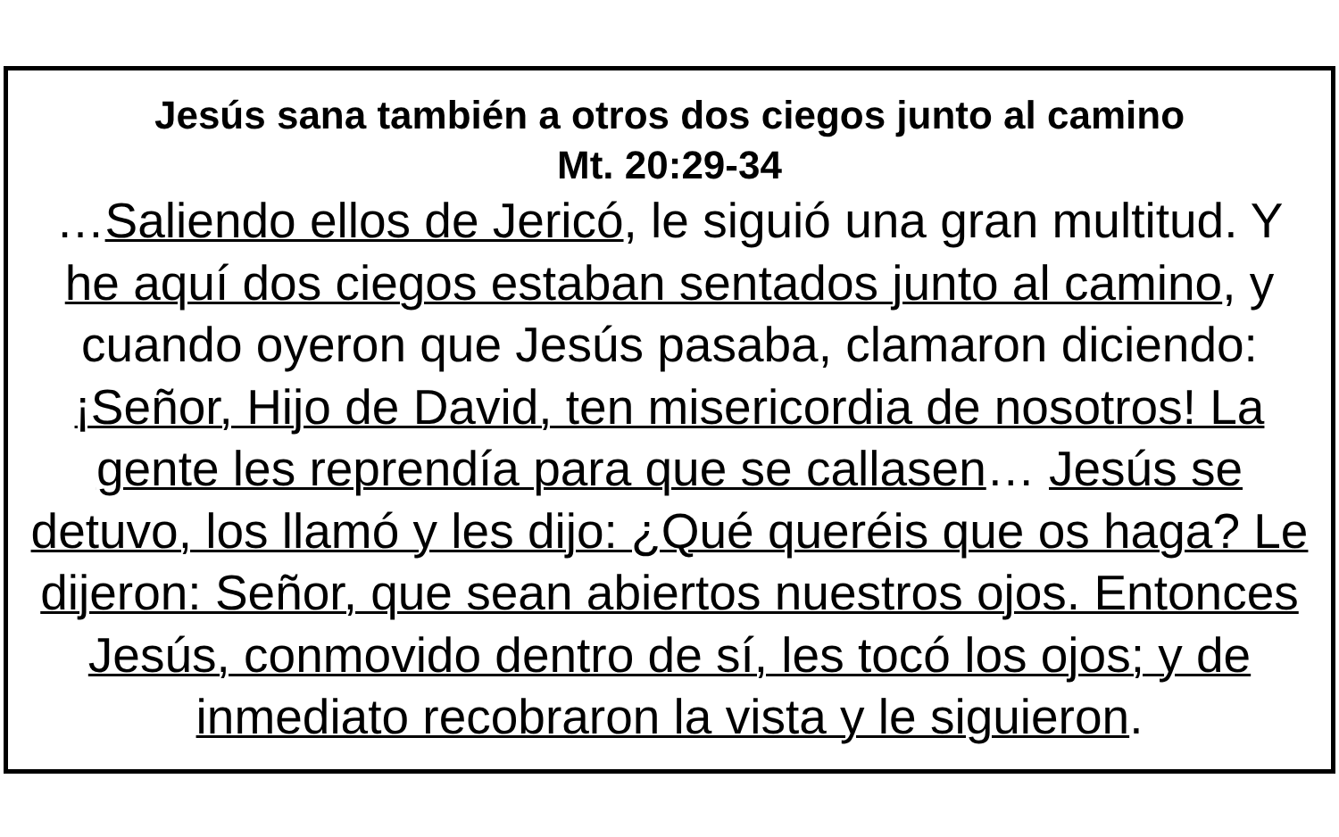Jesús sana también a otros dos ciegos junto al camino
Mt. 20:29-34
…Saliendo ellos de Jericó, le siguió una gran multitud. Y he aquí dos ciegos estaban sentados junto al camino, y cuando oyeron que Jesús pasaba, clamaron diciendo: ¡Señor, Hijo de David, ten misericordia de nosotros! La gente les reprendía para que se callasen… Jesús se detuvo, los llamó y les dijo: ¿Qué queréis que os haga? Le dijeron: Señor, que sean abiertos nuestros ojos. Entonces Jesús, conmovido dentro de sí, les tocó los ojos; y de inmediato recobraron la vista y le siguieron.